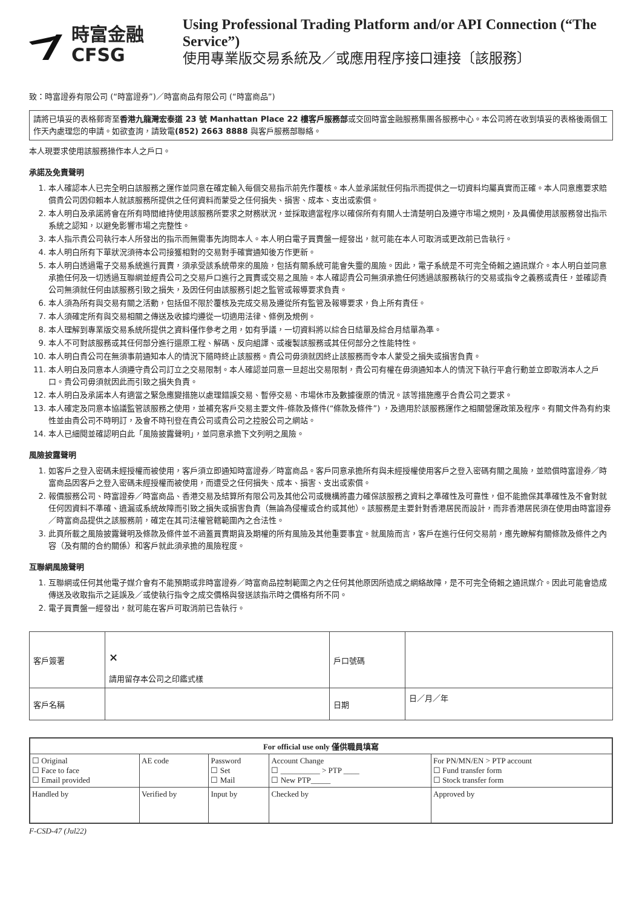時富金融
CFSG
Using Professional Trading Platform and/or API Connection (“The Service”)
使用專業版交易系統及／或應用程序接口連接〔該服務〕
致：時富證券有限公司 (“時富證券”)／時富商品有限公司 (“時富商品”)
請將已填妥的表格郵寄至香港九龍灣宏泰道 23 號 Manhattan Place 22 樓客戶服務部或交回時富金融服務集團各服務中心。本公司將在收到填妥的表格後兩個工作天內處理您的申請。如欲查詢，請致電(852) 2663 8888 與客戶服務部聯絡。
本人現要求使用該服務操作本人之戶口。
承諾及免責聲明
1. 本人確認本人已完全明白該服務之運作並同意在確定輸入每個交易指示前先作覆核。本人並承諾就任何指示而提供之一切資料均屬真實而正確。本人同意應要求賠償貴公司因仰賴本人就該服務所提供之任何資料而蒙受之任何損失、損害、成本、支出或索償。
2. 本人明白及承諾將會在所有時間維持使用該服務所要求之財務狀況，並採取適當程序以確保所有有關人士清楚明白及遵守市場之規則，及具備使用該服務發出指示系統之認知，以避免影響市場之完整性。
3. 本人指示貴公司執行本人所發出的指示而無需事先詢問本人。本人明白電子買賣盤一經發出，就可能在本人可取消或更改前已告執行。
4. 本人明白所有下單狀況須待本公司接獲相對的交易對手確實通知後方作更新。
5. 本人明白透過電子交易系統進行買賣，須承受該系統帶來的風險，包括有關系統可能會失靈的風險。因此，電子系統是不可完全倚賴之通訊媒介。本人明白並同意承擔任何及一切透過互聯網並經貴公司之交易戶口進行之買賣或交易之風險。本人確認貴公司無須承擔任何透過該服務執行的交易或指令之義務或責任，並確認貴公司無須就任何由該服務引致之損失，及因任何由該服務引起之監管或報導要求負責。
6. 本人須為所有與交易有關之活動，包括但不限於覆核及完成交易及遵從所有監管及報導要求，負上所有責任。
7. 本人須確定所有與交易相關之傳送及收據均遵從一切適用法律、條例及規例。
8. 本人理解到專業版交易系統所提供之資料僅作參考之用，如有爭議，一切資料將以綜合日結單及綜合月結單為準。
9. 本人不可對該服務或其任何部分進行還原工程、解碼、反向組譯、或複製該服務或其任何部分之性能特性。
10. 本人明白貴公司在無須事前通知本人的情況下隨時終止該服務。貴公司毋須就因終止該服務而令本人蒙受之損失或損害負責。
11. 本人明白及同意本人須遵守貴公司訂立之交易限制。本人確認並同意一旦超出交易限制，貴公司有權在毋須通知本人的情況下執行平倉行動並立即取消本人之戶口。貴公司毋須就因此而引致之損失負責。
12. 本人明白及承諾本人有適當之緊急應變措施以處理錯誤交易、暫停交易、市場休市及數據復原的情況。該等措施應乎合貴公司之要求。
13. 本人確定及同意本協議監管該服務之使用，並補充客戶交易主要文件-條款及條件(“條款及條件”) ，及適用於該服務運作之相關營運政策及程序。有關文件為有約束性並由貴公司不時明訂，及會不時刊登在貴公司或貴公司之控股公司之網站。
14. 本人已細閱並確認明白此「風險披露聲明」，並同意承擔下文列明之風險。
風險披露聲明
1. 如客戶之登入密碼未經授權而被使用，客戶須立即通知時富證券／時富商品。客戶同意承擔所有與未經授權使用客戶之登入密碼有關之風險，並賠償時富證券／時富商品因客戶之登入密碼未經授權而被使用，而遭受之任何損失、成本、損害、支出或索償。
2. 報價服務公司、時富證券／時富商品、香港交易及結算所有限公司及其他公司或機構將盡力確保該服務之資料之準確性及可靠性，但不能擔保其準確性及不會對就任何因資料不準確、遺漏或系統故障而引致之損失或損害負責（無論為侵權或合約或其他）。該服務是主要針對香港居民而設計，而非香港居民須在使用由時富證券／時富商品提供之該服務前，確定在其司法權管轄範圍內之合法性。
3. 此頁所載之風險披露聲明及條款及條件並不涵蓋買賣期貨及期權的所有風險及其他重要事宜。就風險而言，客戶在進行任何交易前，應先瞭解有關條款及條件之內容（及有關的合約關係）和客戶就此須承擔的風險程度。
互聯網風險聲明
1. 互聯網或任何其他電子媒介會有不能預期或非時富證券／時富商品控制範圍之內之任何其他原因所造成之網絡故障，是不可完全倚賴之通訊媒介。因此可能會造成傳送及收取指示之延誤及／或使執行指令之成交價格與發送該指示時之價格有所不同。
2. 電子買賣盤一經發出，就可能在客戶可取消前已告執行。
| 客戶簽署 | × 請用留存本公司之印鑑式樣 | 戶口號碼 | |
| 客戶名稱 | | 日期 | 日／月／年 |
| For official use only 僅供職員填寫 | | | | |
| --- | --- | --- | --- | --- |
| ☐ Original ☐ Face to face ☐ Email provided | AE code | Password ☐ Set ☐ Mail | Account Change ☐ __________ > PTP ____ ☐ New PTP_____ | For PN/MN/EN > PTP account ☐ Fund transfer form ☐ Stock transfer form |
| Handled by | Verified by | Input by | Checked by | Approved by |
F-CSD-47 (Jul22)